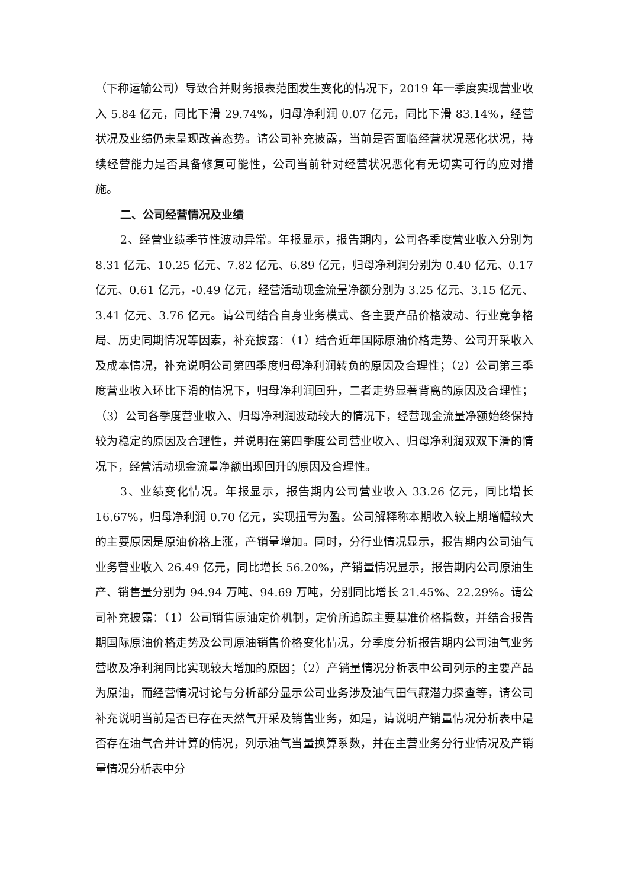（下称运输公司）导致合并财务报表范围发生变化的情况下，2019 年一季度实现营业收入 5.84 亿元，同比下滑 29.74%，归母净利润 0.07 亿元，同比下滑 83.14%，经营状况及业绩仍未呈现改善态势。请公司补充披露，当前是否面临经营状况恶化状况，持续经营能力是否具备修复可能性，公司当前针对经营状况恶化有无切实可行的应对措施。
二、公司经营情况及业绩
2、经营业绩季节性波动异常。年报显示，报告期内，公司各季度营业收入分别为 8.31 亿元、10.25 亿元、7.82 亿元、6.89 亿元，归母净利润分别为 0.40 亿元、0.17 亿元、0.61 亿元，-0.49 亿元，经营活动现金流量净额分别为 3.25 亿元、3.15 亿元、3.41 亿元、3.76 亿元。请公司结合自身业务模式、各主要产品价格波动、行业竞争格局、历史同期情况等因素，补充披露：（1）结合近年国际原油价格走势、公司开采收入及成本情况，补充说明公司第四季度归母净利润转负的原因及合理性；（2）公司第三季度营业收入环比下滑的情况下，归母净利润回升，二者走势显著背离的原因及合理性；（3）公司各季度营业收入、归母净利润波动较大的情况下，经营现金流量净额始终保持较为稳定的原因及合理性，并说明在第四季度公司营业收入、归母净利润双双下滑的情况下，经营活动现金流量净额出现回升的原因及合理性。
3、业绩变化情况。年报显示，报告期内公司营业收入 33.26 亿元，同比增长 16.67%，归母净利润 0.70 亿元，实现扭亏为盈。公司解释称本期收入较上期增幅较大的主要原因是原油价格上涨，产销量增加。同时，分行业情况显示，报告期内公司油气业务营业收入 26.49 亿元，同比增长 56.20%，产销量情况显示，报告期内公司原油生产、销售量分别为 94.94 万吨、94.69 万吨，分别同比增长 21.45%、22.29%。请公司补充披露：（1）公司销售原油定价机制，定价所追踪主要基准价格指数，并结合报告期国际原油价格走势及公司原油销售价格变化情况，分季度分析报告期内公司油气业务营收及净利润同比实现较大增加的原因；（2）产销量情况分析表中公司列示的主要产品为原油，而经营情况讨论与分析部分显示公司业务涉及油气田气藏潜力探查等，请公司补充说明当前是否已存在天然气开采及销售业务，如是，请说明产销量情况分析表中是否存在油气合并计算的情况，列示油气当量换算系数，并在主营业务分行业情况及产销量情况分析表中分